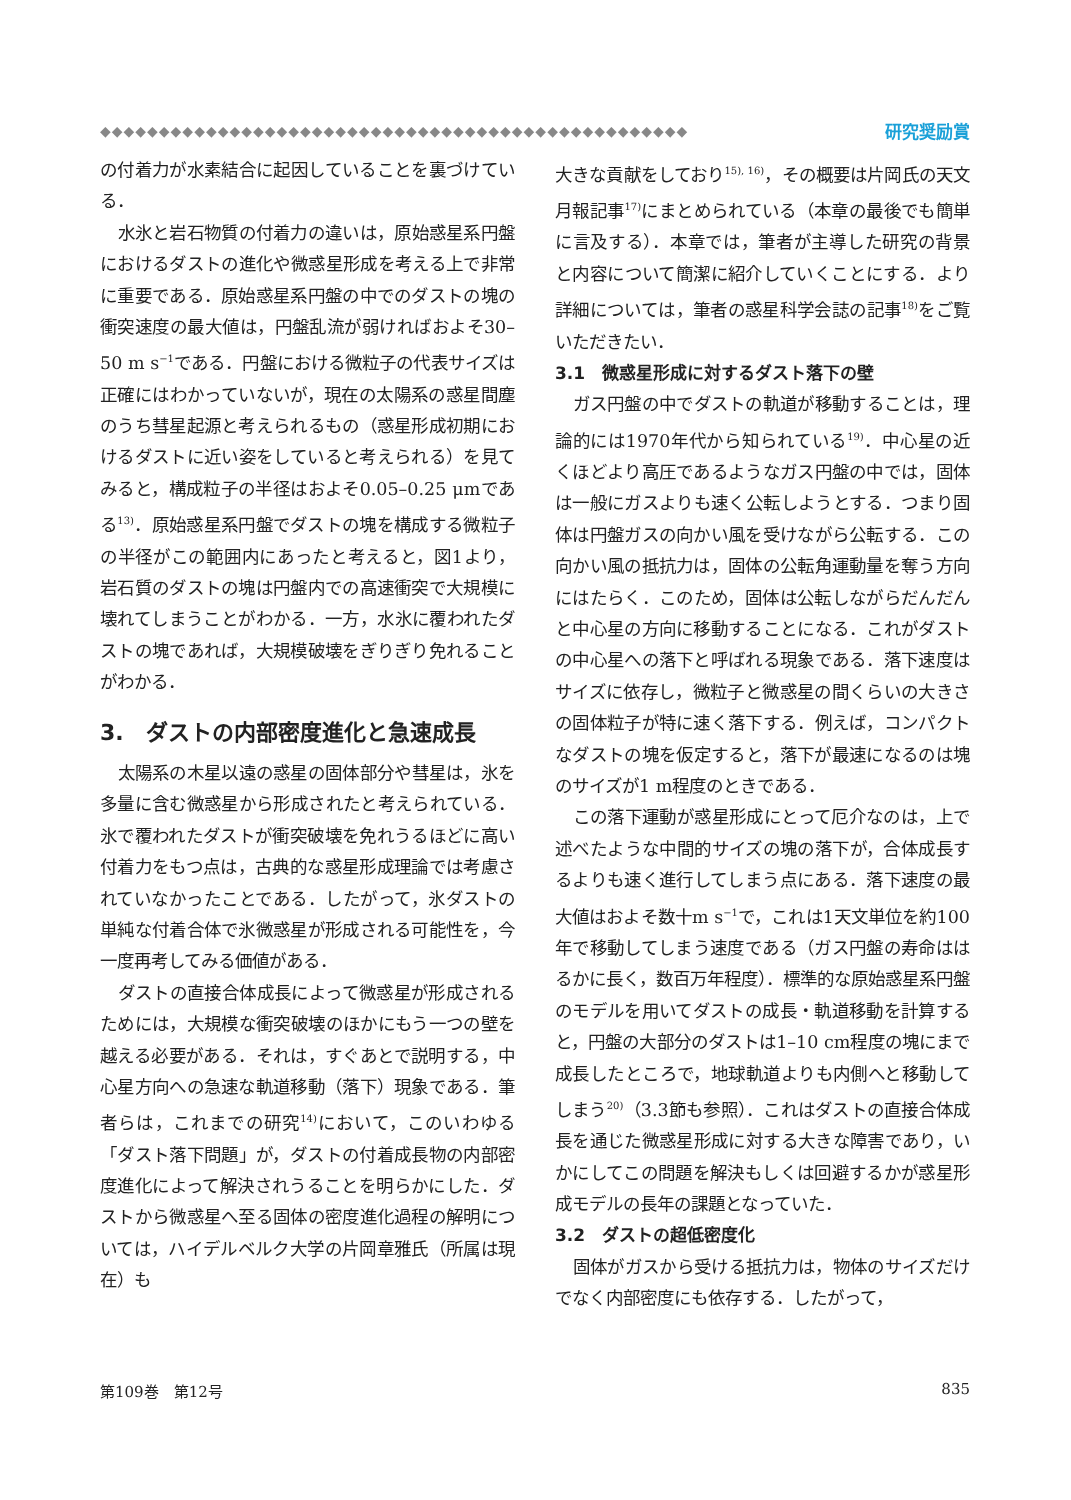◆◆◆◆◆◆◆◆◆◆◆◆◆◆◆◆◆◆◆◆◆◆◆◆◆◆◆◆◆◆◆◆◆◆◆◆◆◆◆◆◆◆◆◆◆◆◆◆◆◆
研究奨励賞
の付着力が水素結合に起因していることを裏づけている．
水氷と岩石物質の付着力の違いは，原始惑星系円盤におけるダストの進化や微惑星形成を考える上で非常に重要である．原始惑星系円盤の中でのダストの塊の衝突速度の最大値は，円盤乱流が弱ければおよそ30–50 m s<sup>−1</sup>である．円盤における微粒子の代表サイズは正確にはわかっていないが，現在の太陽系の惑星間塵のうち彗星起源と考えられるもの（惑星形成初期におけるダストに近い姿をしていると考えられる）を見てみると，構成粒子の半径はおよそ0.05–0.25 μmである<sup>13)</sup>．原始惑星系円盤でダストの塊を構成する微粒子の半径がこの範囲内にあったと考えると，図1より，岩石質のダストの塊は円盤内での高速衝突で大規模に壊れてしまうことがわかる．一方，水氷に覆われたダストの塊であれば，大規模破壊をぎりぎり免れることがわかる．
3.　ダストの内部密度進化と急速成長
太陽系の木星以遠の惑星の固体部分や彗星は，氷を多量に含む微惑星から形成されたと考えられている．氷で覆われたダストが衝突破壊を免れうるほどに高い付着力をもつ点は，古典的な惑星形成理論では考慮されていなかったことである．したがって，氷ダストの単純な付着合体で氷微惑星が形成される可能性を，今一度再考してみる価値がある．
ダストの直接合体成長によって微惑星が形成されるためには，大規模な衝突破壊のほかにもう一つの壁を越える必要がある．それは，すぐあとで説明する，中心星方向への急速な軌道移動（落下）現象である．筆者らは，これまでの研究<sup>14)</sup>において，このいわゆる「ダスト落下問題」が，ダストの付着成長物の内部密度進化によって解決されうることを明らかにした．ダストから微惑星へ至る固体の密度進化過程の解明については，ハイデルベルク大学の片岡章雅氏（所属は現在）も
大きな貢献をしており<sup>15), 16)</sup>，その概要は片岡氏の天文月報記事<sup>17)</sup>にまとめられている（本章の最後でも簡単に言及する）．本章では，筆者が主導した研究の背景と内容について簡潔に紹介していくことにする．より詳細については，筆者の惑星科学会誌の記事<sup>18)</sup>をご覧いただきたい．
3.1　微惑星形成に対するダスト落下の壁
ガス円盤の中でダストの軌道が移動することは，理論的には1970年代から知られている<sup>19)</sup>．中心星の近くほどより高圧であるようなガス円盤の中では，固体は一般にガスよりも速く公転しようとする．つまり固体は円盤ガスの向かい風を受けながら公転する．この向かい風の抵抗力は，固体の公転角運動量を奪う方向にはたらく．このため，固体は公転しながらだんだんと中心星の方向に移動することになる．これがダストの中心星への落下と呼ばれる現象である．落下速度はサイズに依存し，微粒子と微惑星の間くらいの大きさの固体粒子が特に速く落下する．例えば，コンパクトなダストの塊を仮定すると，落下が最速になるのは塊のサイズが1 m程度のときである．
この落下運動が惑星形成にとって厄介なのは，上で述べたような中間的サイズの塊の落下が，合体成長するよりも速く進行してしまう点にある．落下速度の最大値はおよそ数十m s<sup>−1</sup>で，これは1天文単位を約100年で移動してしまう速度である（ガス円盤の寿命ははるかに長く，数百万年程度）．標準的な原始惑星系円盤のモデルを用いてダストの成長・軌道移動を計算すると，円盤の大部分のダストは1–10 cm程度の塊にまで成長したところで，地球軌道よりも内側へと移動してしまう<sup>20)</sup>（3.3節も参照）．これはダストの直接合体成長を通じた微惑星形成に対する大きな障害であり，いかにしてこの問題を解決もしくは回避するかが惑星形成モデルの長年の課題となっていた．
3.2　ダストの超低密度化
固体がガスから受ける抵抗力は，物体のサイズだけでなく内部密度にも依存する．したがって，
第109巻　第12号 835